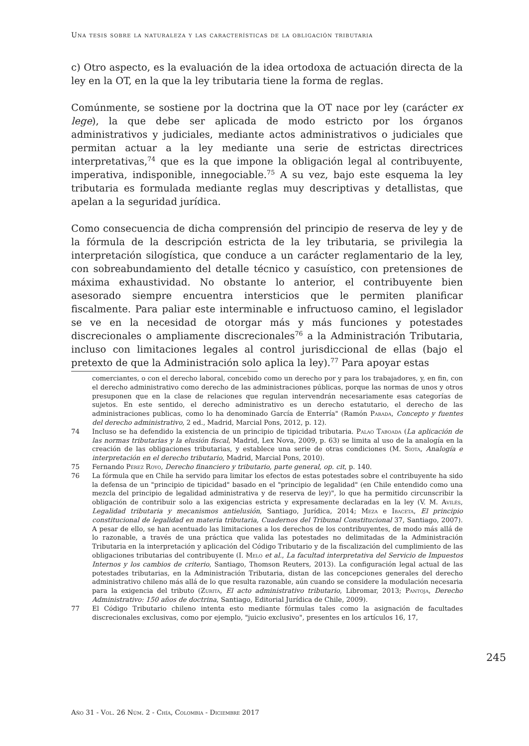Una tesis sobre la naturaleza y las características de la obligación tributaria
c) Otro aspecto, es la evaluación de la idea ortodoxa de actuación directa de la ley en la OT, en la que la ley tributaria tiene la forma de reglas.
Comúnmente, se sostiene por la doctrina que la OT nace por ley (carácter ex lege), la que debe ser aplicada de modo estricto por los órganos administrativos y judiciales, mediante actos administrativos o judiciales que permitan actuar a la ley mediante una serie de estrictas directrices interpretativas,<sup>74</sup> que es la que impone la obligación legal al contribuyente, imperativa, indisponible, innegociable.<sup>75</sup> A su vez, bajo este esquema la ley tributaria es formulada mediante reglas muy descriptivas y detallistas, que apelan a la seguridad jurídica.
Como consecuencia de dicha comprensión del principio de reserva de ley y de la fórmula de la descripción estricta de la ley tributaria, se privilegia la interpretación silogística, que conduce a un carácter reglamentario de la ley, con sobreabundamiento del detalle técnico y casuístico, con pretensiones de máxima exhaustividad. No obstante lo anterior, el contribuyente bien asesorado siempre encuentra intersticios que le permiten planificar fiscalmente. Para paliar este interminable e infructuoso camino, el legislador se ve en la necesidad de otorgar más y más funciones y potestades discrecionales o ampliamente discrecionales<sup>76</sup> a la Administración Tributaria, incluso con limitaciones legales al control jurisdiccional de ellas (bajo el pretexto de que la Administración solo aplica la ley).<sup>77</sup> Para apoyar estas
comerciantes, o con el derecho laboral, concebido como un derecho por y para los trabajadores, y, en fin, con el derecho administrativo como derecho de las administraciones públicas, porque las normas de unos y otros presuponen que en la clase de relaciones que regulan intervendrán necesariamente esas categorías de sujetos. En este sentido, el derecho administrativo es un derecho estatutario, el derecho de las administraciones publicas, como lo ha denominado García de Enterría" (Ramón Parada, Concepto y fuentes del derecho administrativo, 2 ed., Madrid, Marcial Pons, 2012, p. 12).
74 Incluso se ha defendido la existencia de un principio de tipicidad tributaria. Palao Taboada (La aplicación de las normas tributarias y la elusión fiscal, Madrid, Lex Nova, 2009, p. 63) se limita al uso de la analogía en la creación de las obligaciones tributarias, y establece una serie de otras condiciones (M. Siota, Analogía e interpretación en el derecho tributario, Madrid, Marcial Pons, 2010).
75 Fernando Pérez Royo, Derecho financiero y tributario, parte general, op. cit, p. 140.
76 La fórmula que en Chile ha servido para limitar los efectos de estas potestades sobre el contribuyente ha sido la defensa de un "principio de tipicidad" basado en el "principio de legalidad" (en Chile entendido como una mezcla del principio de legalidad administrativa y de reserva de ley)", lo que ha permitido circunscribir la obligación de contribuir solo a las exigencias estricta y expresamente declaradas en la ley (V. M. Avilés, Legalidad tributaria y mecanismos antielusión, Santiago, Jurídica, 2014; Meza e Ibaceta, El principio constitucional de legalidad en materia tributaria, Cuadernos del Tribunal Constitucional 37, Santiago, 2007). A pesar de ello, se han acentuado las limitaciones a los derechos de los contribuyentes, de modo más allá de lo razonable, a través de una práctica que valida las potestades no delimitadas de la Administración Tributaria en la interpretación y aplicación del Código Tributario y de la fiscalización del cumplimiento de las obligaciones tributarias del contribuyente (I. Melo et al., La facultad interpretativa del Servicio de Impuestos Internos y los cambios de criterio, Santiago, Thomson Reuters, 2013). La configuración legal actual de las potestades tributarias, en la Administración Tributaria, distan de las concepciones generales del derecho administrativo chileno más allá de lo que resulta razonable, aún cuando se considere la modulación necesaria para la exigencia del tributo (Zurita, El acto administrativo tributario, Libromar, 2013; Pantoja, Derecho Administrativo: 150 años de doctrina, Santiago, Editorial Jurídica de Chile, 2009).
77 El Código Tributario chileno intenta esto mediante fórmulas tales como la asignación de facultades discrecionales exclusivas, como por ejemplo, "juicio exclusivo", presentes en los artículos 16, 17,
245
Año 31 - Vol. 26 Núm. 2 - Chía, Colombia - Diciembre 2017